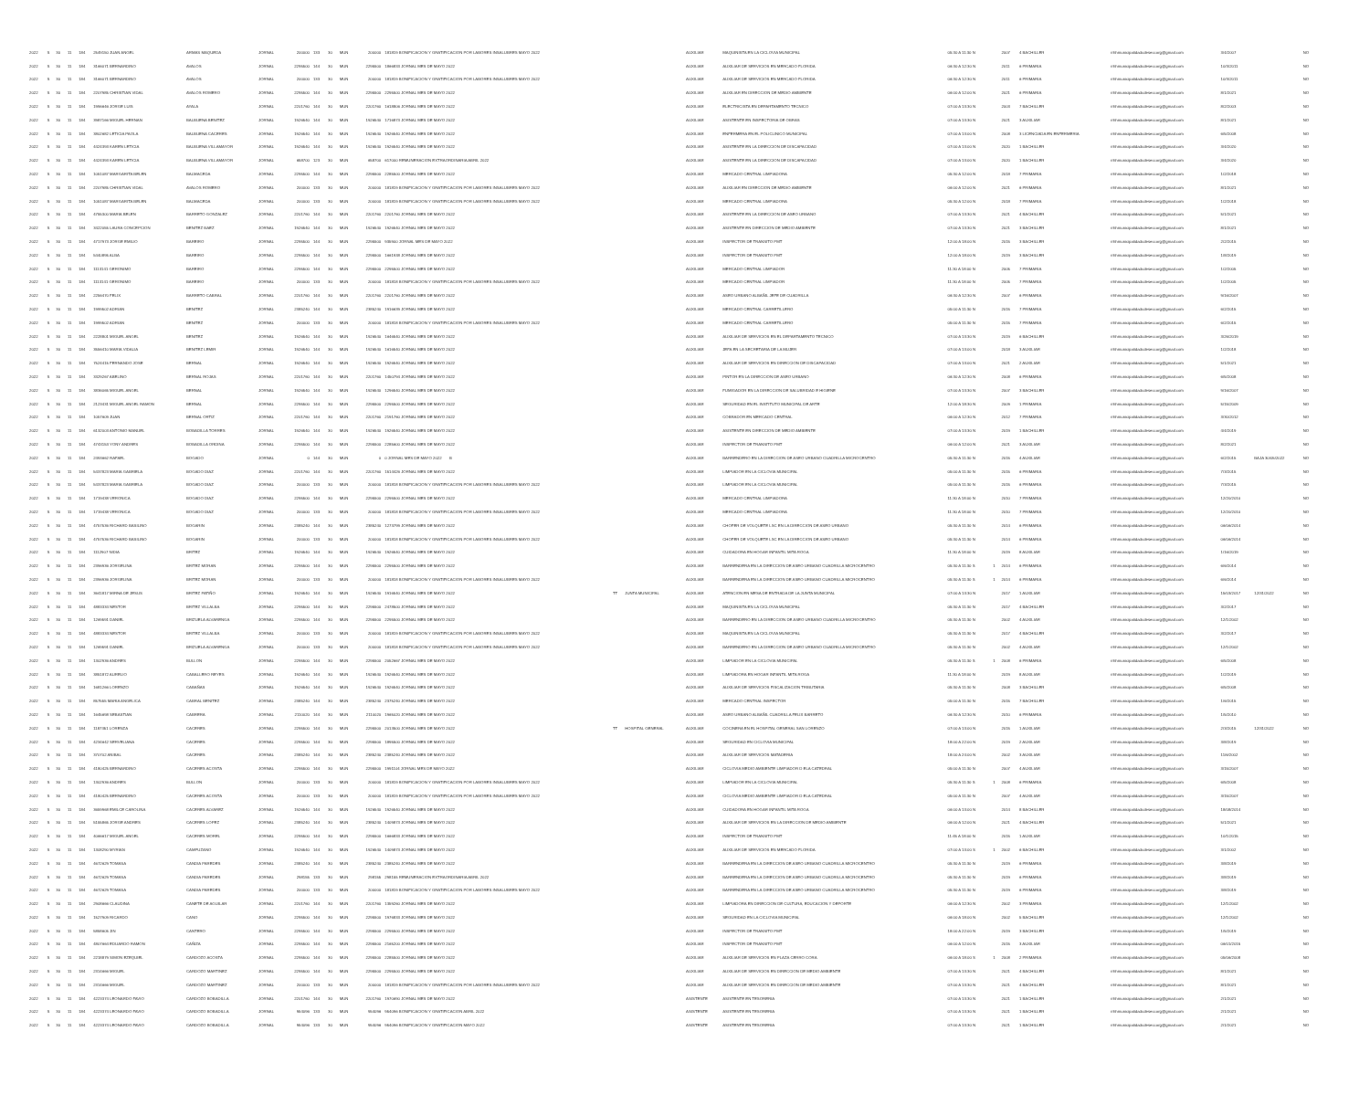| 2022 | S | 30 | 11 | 184 | 2549150 JUAN ANGEL | ARMAS MAQUEDA | JORNAL | 200000 | 133 | 30 | MUN | 200000 | 181819 BONIFICACION Y GRATIFICACION POR LABORES INSALUBRES MAYO 2022 | | | AUXILIAR | MAQUINISTA EN LA CICLOVIA MUNICIPAL | 05:30 A 11:30 N | | 2007 | 4 BACHILLER | rrhhmunicipalidadcdeseccorg@gmail.com | 3/4/2007 | | NO |
| 2022 | S | 30 | 11 | 184 | 3166071 BERNARDINO | AVALOS | JORNAL | 2295500 | 144 | 30 | MUN | 2295500 | 1866833 JORNAL MES DE MAYO 2022 | | | AUXILIAR | AUXILIAR DE SERVICIOS EN MERCADO FLORIDA | 06:30 A 12:30 N | | 2011 | 6 PRIMARIA | rrhhmunicipalidadcdeseccorg@gmail.com | 10/3/2011 | | NO |
| 2022 | S | 30 | 11 | 184 | 3166071 BERNARDINO | AVALOS | JORNAL | 200000 | 133 | 30 | MUN | 200000 | 181819 BONIFICACION Y GRATIFICACION POR LABORES INSALUBRES MAYO 2022 | | | AUXILIAR | AUXILIAR DE SERVICIOS EN MERCADO FLORIDA | 06:30 A 12:30 N | | 2011 | 6 PRIMARIA | rrhhmunicipalidadcdeseccorg@gmail.com | 10/3/2011 | | NO |
| 2022 | S | 30 | 11 | 184 | 2207985 CHRISTIAN VIDAL | AVALOS ROMERO | JORNAL | 2295500 | 144 | 30 | MUN | 2295500 | 2295500 JORNAL MES DE MAYO 2022 | | | AUXILIAR | AUXILIAR EN DIRECCION DE MEDIO AMBIENTE | 06:00 A 12:00 N | | 2021 | 6 PRIMARIA | rrhhmunicipalidadcdeseccorg@gmail.com | 8/1/2021 | | NO |
| 2022 | S | 30 | 11 | 184 | 1996646 JORGE LUIS | AYALA | JORNAL | 2201760 | 144 | 30 | MUN | 2201760 | 1618806 JORNAL MES DE MAYO 2022 | | | AUXILIAR | ELECTRICISTA EN DEPARTAMENTO TECNICO | 07:00 A 13:30 N | | 2003 | 7 BACHILLER | rrhhmunicipalidadcdeseccorg@gmail.com | 8/2/2003 | | NO |
| 2022 | S | 30 | 11 | 184 | 3987166 MIGUEL HERNAN | BALBUENA BENITEZ | JORNAL | 1926540 | 144 | 30 | MUN | 1926540 | 1716873 JORNAL MES DE MAYO 2022 | | | AUXILIAR | ASISTENTE EN INSPECTORIA DE OBRAS | 07:00 A 13:30 N | | 2021 | 3 AUXILIAR | rrhhmunicipalidadcdeseccorg@gmail.com | 8/1/2021 | | NO |
| 2022 | S | 30 | 11 | 184 | 3802682 LETICIA PAOLA | BALBUENA CACERES | JORNAL | 1926540 | 144 | 30 | MUN | 1926540 | 1926540 JORNAL MES DE MAYO 2022 | | | AUXILIAR | ENFERMERA EN EL POLICLINICO MUNICIPAL | 07:00 A 13:00 N | | 2008 | 3 LICENCIADA EN ENFERMERIA | rrhhmunicipalidadcdeseccorg@gmail.com | 6/5/2008 | | NO |
| 2022 | S | 30 | 11 | 184 | 4424393 KAREN LETICIA | BALBUENA VILLAMAYOR | JORNAL | 1926540 | 144 | 30 | MUN | 1926540 | 1926540 JORNAL MES DE MAYO 2022 | | | AUXILIAR | ASISTENTE EN LA DIRECCION DE DISCAPACIDAD | 07:00 A 13:00 N | | 2020 | 1 BACHILLER | rrhhmunicipalidadcdeseccorg@gmail.com | 3/4/2020 | | NO |
| 2022 | S | 30 | 11 | 184 | 4424393 KAREN LETICIA | BALBUENA VILLAMAYOR | JORNAL | 658700 | 123 | 30 | MUN | 658700 | 617000 REMUNERACION EXTRAORDINARIA ABRIL 2022 | | | AUXILIAR | ASISTENTE EN LA DIRECCION DE DISCAPACIDAD | 07:00 A 13:00 N | | 2020 | 1 BACHILLER | rrhhmunicipalidadcdeseccorg@gmail.com | 3/4/2020 | | NO |
| 2022 | S | 30 | 11 | 184 | 1051087 MARGARITA BELEN | BALMACEDA | JORNAL | 2295500 | 144 | 30 | MUN | 2295500 | 2285500 JORNAL MES DE MAYO 2022 | | | AUXILIAR | MERCADO CENTRAL LIMPIADORA | 05:30 A 12:00 N | | 2018 | 7 PRIMARIA | rrhhmunicipalidadcdeseccorg@gmail.com | 1/2/2018 | | NO |
| 2022 | S | 30 | 11 | 184 | 2207985 CHRISTIAN VIDAL | AVALOS ROMERO | JORNAL | 200000 | 133 | 30 | MUN | 200000 | 181819 BONIFICACION Y GRATIFICACION POR LABORES INSALUBRES MAYO 2022 | | | AUXILIAR | AUXILIAR EN DIRECCION DE MEDIO AMBIENTE | 06:00 A 12:00 N | | 2021 | 6 PRIMARIA | rrhhmunicipalidadcdeseccorg@gmail.com | 8/1/2021 | | NO |
| 2022 | S | 30 | 11 | 184 | 1051087 MARGARITA BELEN | BALMACEDA | JORNAL | 200000 | 133 | 30 | MUN | 200000 | 181819 BONIFICACION Y GRATIFICACION POR LABORES INSALUBRES MAYO 2022 | | | AUXILIAR | MERCADO CENTRAL LIMPIADORA | 05:30 A 12:00 N | | 2018 | 7 PRIMARIA | rrhhmunicipalidadcdeseccorg@gmail.com | 1/2/2018 | | NO |
| 2022 | S | 30 | 11 | 184 | 4755300 MARIA BELEN | BARRETO GONZALEZ | JORNAL | 2201760 | 144 | 30 | MUN | 2201760 | 2201760 JORNAL MES DE MAYO 2022 | | | AUXILIAR | ASISTENTE EN LA DIRECCION DE ASEO URBANO | 07:00 A 13:30 N | | 2021 | 4 BACHILLER | rrhhmunicipalidadcdeseccorg@gmail.com | 5/1/2021 | | NO |
| 2022 | S | 30 | 11 | 184 | 3422055 LAURA CONCEPCION | BENITEZ BAEZ | JORNAL | 1926540 | 144 | 30 | MUN | 1926540 | 1926540 JORNAL MES DE MAYO 2022 | | | AUXILIAR | ASISTENTE EN DIRECCION DE MEDIO AMBIENTE | 07:00 A 13:30 N | | 2021 | 3 BACHILLER | rrhhmunicipalidadcdeseccorg@gmail.com | 8/1/2021 | | NO |
| 2022 | S | 30 | 11 | 184 | 4717973 JORGE EMILIO | BAREIRO | JORNAL | 2295500 | 144 | 30 | MUN | 2295500 | 935900 JORNAL MES DE MAYO 2022 | | | AUXILIAR | INSPECTOR DE TRANSITO PMT | 12:00 A 18:00 N | | 2015 | 3 BACHILLER | rrhhmunicipalidadcdeseccorg@gmail.com | 2/2/2015 | | NO |
| 2022 | S | 30 | 11 | 184 | 5440895 ALBA | BAREIRO | JORNAL | 2295500 | 144 | 30 | MUN | 2295500 | 1661938 JORNAL MES DE MAYO 2022 | | | AUXILIAR | INSPECTOR DE TRANSITO PMT | 12:00 A 18:00 N | | 2019 | 3 BACHILLER | rrhhmunicipalidadcdeseccorg@gmail.com | 1/8/2019 | | NO |
| 2022 | S | 30 | 11 | 184 | 1113141 GERONIMO | BAREIRO | JORNAL | 2295500 | 144 | 30 | MUN | 2295500 | 2295500 JORNAL MES DE MAYO 2022 | | | AUXILIAR | MERCADO CENTRAL LIMPIADOR | 11:30 A 18:00 N | | 2005 | 7 PRIMARIA | rrhhmunicipalidadcdeseccorg@gmail.com | 1/2/2005 | | NO |
| 2022 | S | 30 | 11 | 184 | 1113141 GERONIMO | BAREIRO | JORNAL | 200000 | 133 | 30 | MUN | 200000 | 181818 BONIFICACION Y GRATIFICACION POR LABORES INSALUBRES MAYO 2022 | | | AUXILIAR | MERCADO CENTRAL LIMPIADOR | 11:30 A 18:00 N | | 2005 | 7 PRIMARIA | rrhhmunicipalidadcdeseccorg@gmail.com | 1/2/2005 | | NO |
| 2022 | S | 30 | 11 | 184 | 2256470 FELIX | BARRETO CABRAL | JORNAL | 2201760 | 144 | 30 | MUN | 2201760 | 2201760 JORNAL MES DE MAYO 2022 | | | AUXILIAR | ASEO URBANO ALBAÑIL JEFE DE CUADRILLA | 06:30 A 12:30 N | | 2007 | 6 PRIMARIA | rrhhmunicipalidadcdeseccorg@gmail.com | 9/16/2007 | | NO |
| 2022 | S | 30 | 11 | 184 | 1999502 ADRIAN | BENITEZ | JORNAL | 2385240 | 144 | 30 | MUN | 2385240 | 1916639 JORNAL MES DE MAYO 2022 | | | AUXILIAR | MERCADO CENTRAL CARRETILLERO | 05:00 A 11:30 N | | 2015 | 7 PRIMARIA | rrhhmunicipalidadcdeseccorg@gmail.com | 6/2/2015 | | NO |
| 2022 | S | 30 | 11 | 184 | 1999502 ADRIAN | BENITEZ | JORNAL | 200000 | 133 | 30 | MUN | 200000 | 181818 BONIFICACION Y GRATIFICACION POR LABORES INSALUBRES MAYO 2022 | | | AUXILIAR | MERCADO CENTRAL CARRETILLERO | 05:00 A 11:30 N | | 2015 | 7 PRIMARIA | rrhhmunicipalidadcdeseccorg@gmail.com | 6/2/2015 | | NO |
| 2022 | S | 30 | 11 | 184 | 2228801 MIGUEL ANGEL | BENITEZ | JORNAL | 1926540 | 144 | 30 | MUN | 1926540 | 1646540 JORNAL MES DE MAYO 2022 | | | AUXILIAR | AUXILIAR DE SERVICIOS EN EL DEPARTAMENTO TECNICO | 07:00 A 13:30 N | | 2019 | 6 BACHILLER | rrhhmunicipalidadcdeseccorg@gmail.com | 3/26/2019 | | NO |
| 2022 | S | 30 | 11 | 184 | 3556410 MARIA VIDALIA | BENITEZ LEMIR | JORNAL | 1926540 | 144 | 30 | MUN | 1926540 | 1616540 JORNAL MES DE MAYO 2022 | | | AUXILIAR | JEFA EN LA SECRETARIA DE LA MUJER | 07:00 A 13:00 N | | 2018 | 3 AUXILIAR | rrhhmunicipalidadcdeseccorg@gmail.com | 1/2/2018 | | NO |
| 2022 | S | 30 | 11 | 184 | 7524415 FERNANDO JOSE | BERNAL | JORNAL | 1926540 | 144 | 30 | MUN | 1926540 | 1926540 JORNAL MES DE MAYO 2022 | | | AUXILIAR | AUXILIAR DE SERVICIOS EN DIRECCION DE DISCAPACIDAD | 07:00 A 13:00 N | | 2021 | 2 AUXILIAR | rrhhmunicipalidadcdeseccorg@gmail.com | 5/1/2021 | | NO |
| 2022 | S | 30 | 11 | 184 | 3329267 ABELINO | BERNAL ROJAS | JORNAL | 2201760 | 144 | 30 | MUN | 2201760 | 1450794 JORNAL MES DE MAYO 2022 | | | AUXILIAR | PINTOR EN LA DIRECCION DE ASEO URBANO | 06:30 A 12:30 N | | 2008 | 6 PRIMARIA | rrhhmunicipalidadcdeseccorg@gmail.com | 6/5/2008 | | NO |
| 2022 | S | 30 | 11 | 184 | 3836065 MIGUEL ANGEL | BERNAL | JORNAL | 1926540 | 144 | 30 | MUN | 1926540 | 1296540 JORNAL MES DE MAYO 2022 | | | AUXILIAR | FUMIGADOR EN LA DIRECCION DE SALUBRIDAD E HIGIENE | 07:00 A 13:30 N | | 2007 | 3 BACHILLER | rrhhmunicipalidadcdeseccorg@gmail.com | 9/16/2007 | | NO |
| 2022 | S | 30 | 11 | 184 | 2123431 MIGUEL ANGEL RAMON | BERNAL | JORNAL | 2295500 | 144 | 30 | MUN | 2295500 | 2295500 JORNAL MES DE MAYO 2022 | | | AUXILIAR | SEGURIDAD EN EL INSTITUTO MUNICIPAL DE ARTE | 12:00 A 18:30 N | | 2009 | 1 PRIMARIA | rrhhmunicipalidadcdeseccorg@gmail.com | 5/15/2009 | | NO |
| 2022 | S | 30 | 11 | 184 | 1057609 JUAN | BERNAL ORTIZ | JORNAL | 2201760 | 144 | 30 | MUN | 2201760 | 2191760 JORNAL MES DE MAYO 2022 | | | AUXILIAR | COBRADOR EN MERCADO CENTRAL | 06:00 A 12:30 N | | 2012 | 7 PRIMARIA | rrhhmunicipalidadcdeseccorg@gmail.com | 3/30/2012 | | NO |
| 2022 | S | 30 | 11 | 184 | 6132003 ANTONIO MANUEL | BOBADILLA TORRES | JORNAL | 1926540 | 144 | 30 | MUN | 1926540 | 1926540 JORNAL MES DE MAYO 2022 | | | AUXILIAR | ASISTENTE EN DIRECCION DE MEDIO AMBIENTE | 07:00 A 13:30 N | | 2019 | 1 BACHILLER | rrhhmunicipalidadcdeseccorg@gmail.com | 4/4/2019 | | NO |
| 2022 | S | 30 | 11 | 184 | 4743153 YONY ANDRES | BOBADILLA ORDINA | JORNAL | 2295500 | 144 | 30 | MUN | 2295500 | 2285600 JORNAL MES DE MAYO 2022 | | | AUXILIAR | INSPECTOR DE TRANSITO PMT | 06:00 A 12:00 N | | 2021 | 3 AUXILIAR | rrhhmunicipalidadcdeseccorg@gmail.com | 8/2/2021 | | NO |
| 2022 | S | 30 | 11 | 184 | 2493662 RAFAEL | BOGADO | JORNAL | 0 | 144 | 30 | MUN | 0 | 0 JORNAL MES DE MAYO 2022 B | | | AUXILIAR | BARRENDERO EN LA DIRECCION DE ASEO URBANO CUADRILLA MICROCENTRO | 05:30 A 11:30 N | | 2015 | 4 AUXILIAR | rrhhmunicipalidadcdeseccorg@gmail.com | 6/2/2015 | BAJA 30/05/2022 | NO |
| 2022 | S | 30 | 11 | 184 | 5437823 MARIA GABRIELA | BOGADO DIAZ | JORNAL | 2201760 | 144 | 30 | MUN | 2201760 | 1514426 JORNAL MES DE MAYO 2022 | | | AUXILIAR | LIMPIADOR EN LA CICLOVIA MUNICIPAL | 05:00 A 11:30 N | | 2015 | 6 PRIMARIA | rrhhmunicipalidadcdeseccorg@gmail.com | 7/3/2015 | | NO |
| 2022 | S | 30 | 11 | 184 | 5437823 MARIA GABRIELA | BOGADO DIAZ | JORNAL | 200000 | 133 | 30 | MUN | 200000 | 181818 BONIFICACION Y GRATIFICACION POR LABORES INSALUBRES MAYO 2022 | | | AUXILIAR | LIMPIADOR EN LA CICLOVIA MUNICIPAL | 05:00 A 11:30 N | | 2015 | 6 PRIMARIA | rrhhmunicipalidadcdeseccorg@gmail.com | 7/3/2015 | | NO |
| 2022 | S | 30 | 11 | 184 | 1719438 VERONICA | BOGADO DIAZ | JORNAL | 2295500 | 144 | 30 | MUN | 2295500 | 2295500 JORNAL MES DE MAYO 2022 | | | AUXILIAR | MERCADO CENTRAL LIMPIADORA | 11:30 A 18:00 N | | 2010 | 7 PRIMARIA | rrhhmunicipalidadcdeseccorg@gmail.com | 12/20/2010 | | NO |
| 2022 | S | 30 | 11 | 184 | 1719438 VERONICA | BOGADO DIAZ | JORNAL | 200000 | 133 | 30 | MUN | 200000 | 181818 BONIFICACION Y GRATIFICACION POR LABORES INSALUBRES MAYO 2022 | | | AUXILIAR | MERCADO CENTRAL LIMPIADORA | 11:30 A 18:00 N | | 2010 | 7 PRIMARIA | rrhhmunicipalidadcdeseccorg@gmail.com | 12/20/2010 | | NO |
| 2022 | S | 30 | 11 | 184 | 4757536 RICHARD BASILINO | BOGARIN | JORNAL | 2385240 | 144 | 30 | MUN | 2385240 | 1273799 JORNAL MES DE MAYO 2022 | | | AUXILIAR | CHOFER DE VOLQUETE LSC EN LA DIRECCION DE ASEO URBANO | 05:30 A 11:30 N | | 2014 | 6 PRIMARIA | rrhhmunicipalidadcdeseccorg@gmail.com | 06/06/2014 | | NO |
| 2022 | S | 30 | 11 | 184 | 4757536 RICHARD BASILINO | BOGARIN | JORNAL | 200000 | 133 | 30 | MUN | 200000 | 181818 BONIFICACION Y GRATIFICACION POR LABORES INSALUBRES MAYO 2022 | | | AUXILIAR | CHOFER DE VOLQUETE LSC EN LA DIRECCION DE ASEO URBANO | 05:30 A 11:30 N | | 2014 | 6 PRIMARIA | rrhhmunicipalidadcdeseccorg@gmail.com | 06/06/2014 | | NO |
| 2022 | S | 30 | 11 | 184 | 1112907 NIDIA | BRITEZ | JORNAL | 1926540 | 144 | 30 | MUN | 1926540 | 1926540 JORNAL MES DE MAYO 2022 | | | AUXILIAR | CUIDADORA EN HOGAR INFANTIL MITA ROGA | 11:30 A 18:00 N | | 2019 | 8 AUXILIAR | rrhhmunicipalidadcdeseccorg@gmail.com | 1/16/2019 | | NO |
| 2022 | S | 30 | 11 | 184 | 2396936 JORGELINA | BRITEZ MORAN | JORNAL | 2295500 | 144 | 30 | MUN | 2295500 | 2295500 JORNAL MES DE MAYO 2022 | | | AUXILIAR | BARRENDERA EN LA DIRECCION DE ASEO URBANO CUADRILLA MICROCENTRO | 05:30 A 11:30 S | 1 | 2014 | 6 PRIMARIA | rrhhmunicipalidadcdeseccorg@gmail.com | 6/6/2014 | | NO |
| 2022 | S | 30 | 11 | 184 | 2396936 JORGELINA | BRITEZ MORAN | JORNAL | 200000 | 133 | 30 | MUN | 200000 | 181818 BONIFICACION Y GRATIFICACION POR LABORES INSALUBRES MAYO 2022 | | | AUXILIAR | BARRENDERA EN LA DIRECCION DE ASEO URBANO CUADRILLA MICROCENTRO | 05:30 A 11:30 S | 1 | 2014 | 6 PRIMARIA | rrhhmunicipalidadcdeseccorg@gmail.com | 6/6/2014 | | NO |
| 2022 | S | 30 | 11 | 184 | 3641817 MIRNA DE JESUS | BRITEZ PATIÑO | JORNAL | 1926540 | 144 | 30 | MUN | 1926540 | 1916540 JORNAL MES DE MAYO 2022 | TT | JUNTA MUNICIPAL | AUXILIAR | ATENCION EN MESA DE ENTRADA DE LA JUNTA MUNICIPAL | 07:00 A 13:30 N | | 2017 | 1 AUXILIAR | rrhhmunicipalidadcdeseccorg@gmail.com | 15/03/2017 | 12/31/2022 | NO |
| 2022 | S | 30 | 11 | 184 | 4883334 NESTOR | BRITEZ VILLALBA | JORNAL | 2295500 | 144 | 30 | MUN | 2295500 | 2478500 JORNAL MES DE MAYO 2022 | | | AUXILIAR | MAQUINISTA EN LA CICLOVIA MUNICIPAL | 05:30 A 11:30 N | | 2017 | 4 BACHILLER | rrhhmunicipalidadcdeseccorg@gmail.com | 3/2/2017 | | NO |
| 2022 | S | 30 | 11 | 184 | 1269591 DANIEL | BRIZUELA ALVARENGA | JORNAL | 2295500 | 144 | 30 | MUN | 2295500 | 2295500 JORNAL MES DE MAYO 2022 | | | AUXILIAR | BARRENDERO EN LA DIRECCION DE ASEO URBANO CUADRILLA MICROCENTRO | 05:30 A 11:30 N | | 2002 | 4 AUXILIAR | rrhhmunicipalidadcdeseccorg@gmail.com | 12/1/2002 | | NO |
| 2022 | S | 30 | 11 | 184 | 4883334 NESTOR | BRITEZ VILLALBA | JORNAL | 200000 | 133 | 30 | MUN | 200000 | 181819 BONIFICACION Y GRATIFICACION POR LABORES INSALUBRES MAYO 2022 | | | AUXILIAR | MAQUINISTA EN LA CICLOVIA MUNICIPAL | 05:30 A 11:30 N | | 2017 | 4 BACHILLER | rrhhmunicipalidadcdeseccorg@gmail.com | 3/2/2017 | | NO |
| 2022 | S | 30 | 11 | 184 | 1269591 DANIEL | BRIZUELA ALVARENGA | JORNAL | 200000 | 133 | 30 | MUN | 200000 | 181818 BONIFICACION Y GRATIFICACION POR LABORES INSALUBRES MAYO 2022 | | | AUXILIAR | BARRENDERO EN LA DIRECCION DE ASEO URBANO CUADRILLA MICROCENTRO | 05:30 A 11:30 N | | 2002 | 4 AUXILIAR | rrhhmunicipalidadcdeseccorg@gmail.com | 12/1/2002 | | NO |
| 2022 | S | 30 | 11 | 184 | 1302936 ANDRES | BULLON | JORNAL | 2295500 | 144 | 30 | MUN | 2295500 | 2052667 JORNAL MES DE MAYO 2022 | | | AUXILIAR | LIMPIADOR EN LA CICLOVIA MUNICIPAL | 05:30 A 11:30 S | 1 | 2008 | 6 PRIMARIA | rrhhmunicipalidadcdeseccorg@gmail.com | 6/5/2008 | | NO |
| 2022 | S | 30 | 11 | 184 | 3851872 AURELIO | CABALLERO REYES | JORNAL | 1926540 | 144 | 30 | MUN | 1926540 | 1926540 JORNAL MES DE MAYO 2022 | | | AUXILIAR | LIMPIADORA EN HOGAR INFANTIL MITA ROGA | 11:30 A 18:00 N | | 2019 | 8 AUXILIAR | rrhhmunicipalidadcdeseccorg@gmail.com | 1/2/2019 | | NO |
| 2022 | S | 30 | 11 | 184 | 1681266 LORENZO | CABAÑAS | JORNAL | 1926540 | 144 | 30 | MUN | 1926540 | 1926540 JORNAL MES DE MAYO 2022 | | | AUXILIAR | AUXILIAR DE SERVICIOS FISCALIZACION TRIBUTARIA | 05:30 A 11:30 N | | 2008 | 3 BACHILLER | rrhhmunicipalidadcdeseccorg@gmail.com | 6/5/2008 | | NO |
| 2022 | S | 30 | 11 | 184 | 857555 MARIA ANGELICA | CABRAL BENITEZ | JORNAL | 2385240 | 144 | 30 | MUN | 2385240 | 2375240 JORNAL MES DE MAYO 2022 | | | AUXILIAR | MERCADO CENTRAL INSPECTOR | 05:00 A 11:30 N | | 2015 | 7 BACHILLER | rrhhmunicipalidadcdeseccorg@gmail.com | 1/6/2015 | | NO |
| 2022 | S | 30 | 11 | 184 | 1645698 SEBASTIAN | CABRERA | JORNAL | 2110020 | 144 | 30 | MUN | 2110020 | 1965020 JORNAL MES DE MAYO 2022 | | | AUXILIAR | ASEO URBANO ALBAÑIL CUADRILLA FELIX BARRETO | 06:30 A 12:30 N | | 2010 | 6 PRIMARIA | rrhhmunicipalidadcdeseccorg@gmail.com | 1/5/2010 | | NO |
| 2022 | S | 30 | 11 | 184 | 1187351 LORENZA | CACERES | JORNAL | 2295500 | 144 | 30 | MUN | 2295500 | 2013500 JORNAL MES DE MAYO 2022 | TT | HOSPITAL GENERAL | AUXILIAR | COCINERA EN EL HOSPITAL GENERAL SAN LORENZO | 07:00 A 13:00 N | | 2015 | 1 AUXILIAR | rrhhmunicipalidadcdeseccorg@gmail.com | 2/3/2015 | 12/31/2022 | NO |
| 2022 | S | 30 | 11 | 184 | 4234642 SERVELIANA | CACERES | JORNAL | 2295500 | 144 | 30 | MUN | 2295500 | 1895500 JORNAL MES DE MAYO 2022 | | | AUXILIAR | SEGURIDAD EN CICLOVIA MUNICIPAL | 18:00 A 22:00 N | | 2019 | 2 AUXILIAR | rrhhmunicipalidadcdeseccorg@gmail.com | 3/8/2019 | | NO |
| 2022 | S | 30 | 11 | 184 | 370702 ANIBAL | CACERES | JORNAL | 2385240 | 144 | 30 | MUN | 2385240 | 2385240 JORNAL MES DE MAYO 2022 | | | AUXILIAR | AUXILIAR DE SERVICIOS MATADERIA | 18:00 A 24:00 N | | 2002 | 3 AUXILIAR | rrhhmunicipalidadcdeseccorg@gmail.com | 11/6/2002 | | NO |
| 2022 | S | 30 | 11 | 184 | 4180425 BERNARDINO | CACERES ACOSTA | JORNAL | 2295500 | 144 | 30 | MUN | 2295500 | 1991104 JORNAL MES DE MAYO 2022 | | | AUXILIAR | CICLOVIA MEDIO AMBIENTE LIMPIADOR D ELA CATEDRAL | 05:00 A 11:30 N | | 2007 | 4 AUXILIAR | rrhhmunicipalidadcdeseccorg@gmail.com | 3/15/2007 | | NO |
| 2022 | S | 30 | 11 | 184 | 1302936 ANDRES | BULLON | JORNAL | 200000 | 133 | 30 | MUN | 200000 | 181819 BONIFICACION Y GRATIFICACION POR LABORES INSALUBRES MAYO 2022 | | | AUXILIAR | LIMPIADOR EN LA CICLOVIA MUNICIPAL | 05:30 A 11:30 S | 1 | 2008 | 6 PRIMARIA | rrhhmunicipalidadcdeseccorg@gmail.com | 6/5/2008 | | NO |
| 2022 | S | 30 | 11 | 184 | 4180425 BERNARDINO | CACERES ACOSTA | JORNAL | 200000 | 133 | 30 | MUN | 200000 | 181819 BONIFICACION Y GRATIFICACION POR LABORES INSALUBRES MAYO 2022 | | | AUXILIAR | CICLOVIA MEDIO AMBIENTE LIMPIADOR D ELA CATEDRAL | 05:00 A 11:30 N | | 2007 | 4 AUXILIAR | rrhhmunicipalidadcdeseccorg@gmail.com | 3/15/2007 | | NO |
| 2022 | S | 30 | 11 | 184 | 3659968 EMILCE CAROLINA | CACERES ALVAREZ | JORNAL | 1926540 | 144 | 30 | MUN | 1926540 | 1926540 JORNAL MES DE MAYO 2022 | | | AUXILIAR | CUIDADORA EN HOGAR INFANTIL MITA ROGA | 06:00 A 13:00 N | | 2014 | 8 BACHILLER | rrhhmunicipalidadcdeseccorg@gmail.com | 18/08/2014 | | NO |
| 2022 | S | 30 | 11 | 184 | 5155865 JORGE ANDRES | CACERES LOPEZ | JORNAL | 2385240 | 144 | 30 | MUN | 2385240 | 1409873 JORNAL MES DE MAYO 2022 | | | AUXILIAR | AUXILIAR DE SERVICIOS EN LA DIRECCION DE MEDIO AMBIENTE | 06:00 A 12:00 N | | 2021 | 4 BACHILLER | rrhhmunicipalidadcdeseccorg@gmail.com | 5/1/2021 | | NO |
| 2022 | S | 30 | 11 | 184 | 4066617 MIGUEL ANGEL | CACERES MOREL | JORNAL | 2295500 | 144 | 30 | MUN | 2295500 | 1666833 JORNAL MES DE MAYO 2022 | | | AUXILIAR | INSPECTOR DE TRANSITO PMT | 11:45 A 18:00 N | | 2015 | 1 AUXILIAR | rrhhmunicipalidadcdeseccorg@gmail.com | 10/1/2015 | | NO |
| 2022 | S | 30 | 11 | 184 | 1308290 MYRIAN | CAMPUZANO | JORNAL | 1926540 | 144 | 30 | MUN | 1926540 | 1409873 JORNAL MES DE MAYO 2022 | | | AUXILIAR | AUXILIAR DE SERVICIOS EN MERCADO FLORIDA | 07:00 A 13:00 S | 1 | 2002 | 6 BACHILLER | rrhhmunicipalidadcdeseccorg@gmail.com | 3/1/2002 | | NO |
| 2022 | S | 30 | 11 | 184 | 4672629 TOMASA | CANDIA PAREDES | JORNAL | 2385240 | 144 | 30 | MUN | 2385240 | 2385240 JORNAL MES DE MAYO 2022 | | | AUXILIAR | BARRENDERA EN LA DIRECCION DE ASEO URBANO CUADRILLA MICROCENTRO | 05:30 A 11:30 N | | 2019 | 6 PRIMARIA | rrhhmunicipalidadcdeseccorg@gmail.com | 3/8/2019 | | NO |
| 2022 | S | 30 | 11 | 184 | 4672629 TOMASA | CANDIA PAREDES | JORNAL | 298155 | 133 | 30 | MUN | 298155 | 298155 REMUNERACION EXTRAORDINARIA ABRIL 2022 | | | AUXILIAR | BARRENDERA EN LA DIRECCION DE ASEO URBANO CUADRILLA MICROCENTRO | 05:30 A 11:30 N | | 2019 | 6 PRIMARIA | rrhhmunicipalidadcdeseccorg@gmail.com | 3/8/2019 | | NO |
| 2022 | S | 30 | 11 | 184 | 4672629 TOMASA | CANDIA PAREDES | JORNAL | 200000 | 133 | 30 | MUN | 200000 | 181819 BONIFICACION Y GRATIFICACION POR LABORES INSALUBRES MAYO 2022 | | | AUXILIAR | BARRENDERA EN LA DIRECCION DE ASEO URBANO CUADRILLA MICROCENTRO | 05:30 A 11:30 N | | 2019 | 6 PRIMARIA | rrhhmunicipalidadcdeseccorg@gmail.com | 3/8/2019 | | NO |
| 2022 | S | 30 | 11 | 184 | 2908666 CLAUDINA | CANETE DE AGUILAR | JORNAL | 2201760 | 144 | 30 | MUN | 2201760 | 1359260 JORNAL MES DE MAYO 2022 | | | AUXILIAR | LIMPIADORA EN DIRECCION DE CULTURA, EDUCACION Y DEPORTE | 06:00 A 12:30 N | | 2002 | 3 PRIMARIA | rrhhmunicipalidadcdeseccorg@gmail.com | 12/1/2002 | | NO |
| 2022 | S | 30 | 11 | 184 | 1527909 RICARDO | CANO | JORNAL | 2295500 | 144 | 30 | MUN | 2295500 | 1976833 JORNAL MES DE MAYO 2022 | | | AUXILIAR | SEGURIDAD EN LA CICLOVIA MUNICIPAL | 06:00 A 18:00 N | | 2002 | 5 BACHILLER | rrhhmunicipalidadcdeseccorg@gmail.com | 12/1/2002 | | NO |
| 2022 | S | 30 | 11 | 184 | 5858605 JIN | CANTERO | JORNAL | 2295500 | 144 | 30 | MUN | 2295500 | 2295500 JORNAL MES DE MAYO 2022 | | | AUXILIAR | INSPECTOR DE TRANSITO PMT | 18:00 A 22:00 N | | 2019 | 3 BACHILLER | rrhhmunicipalidadcdeseccorg@gmail.com | 1/5/2019 | | NO |
| 2022 | S | 30 | 11 | 184 | 4807664 EDUARDO RAMON | CAÑIZA | JORNAL | 2295500 | 144 | 30 | MUN | 2295500 | 2165200 JORNAL MES DE MAYO 2022 | | | AUXILIAR | INSPECTOR DE TRANSITO PMT | 06:00 A 12:00 N | | 2015 | 3 AUXILIAR | rrhhmunicipalidadcdeseccorg@gmail.com | 06/01/2015 | | NO |
| 2022 | S | 30 | 11 | 184 | 2218879 SIMON EZEQUIEL | CARDOZO ACOSTA | JORNAL | 2295500 | 144 | 30 | MUN | 2295500 | 2285500 JORNAL MES DE MAYO 2022 | | | AUXILIAR | AUXILIAR DE SERVICIOS EN PLAZA CERRO CORA | 06:00 A 18:00 S | 1 | 2008 | 2 PRIMARIA | rrhhmunicipalidadcdeseccorg@gmail.com | 05/06/2008 | | NO |
| 2022 | S | 30 | 11 | 184 | 2314666 MIGUEL | CARDOZO MARTINEZ | JORNAL | 2295500 | 144 | 30 | MUN | 2295500 | 2295500 JORNAL MES DE MAYO 2022 | | | AUXILIAR | AUXILIAR DE SERVICIOS EN DIRECCION DE MEDIO AMBIENTE | 07:00 A 13:30 N | | 2021 | 4 BACHILLER | rrhhmunicipalidadcdeseccorg@gmail.com | 8/1/2021 | | NO |
| 2022 | S | 30 | 11 | 184 | 2314666 MIGUEL | CARDOZO MARTINEZ | JORNAL | 200000 | 133 | 30 | MUN | 200000 | 181819 BONIFICACION Y GRATIFICACION POR LABORES INSALUBRES MAYO 2022 | | | AUXILIAR | AUXILIAR DE SERVICIOS EN DIRECCION DE MEDIO AMBIENTE | 07:00 A 13:30 N | | 2021 | 4 BACHILLER | rrhhmunicipalidadcdeseccorg@gmail.com | 8/1/2021 | | NO |
| 2022 | S | 30 | 11 | 184 | 4223374 LEONARDO FAVIO | CARDOZO BOBADILLA | JORNAL | 2201760 | 144 | 30 | MUN | 2201760 | 1970690 JORNAL MES DE MAYO 2022 | | | ASISTENTE | ASISTENTE EN TESORERIA | 07:00 A 13:30 N | | 2021 | 1 BACHILLER | rrhhmunicipalidadcdeseccorg@gmail.com | 2/1/2021 | | NO |
| 2022 | S | 30 | 11 | 184 | 4223374 LEONARDO FAVIO | CARDOZO BOBADILLA | JORNAL | 954096 | 133 | 30 | MUN | 954096 | 954096 BONIFICACION Y GRATIFICACION ABRIL 2022 | | | ASISTENTE | ASISTENTE EN TESORERIA | 07:00 A 13:30 N | | 2021 | 1 BACHILLER | rrhhmunicipalidadcdeseccorg@gmail.com | 2/1/2021 | | NO |
| 2022 | S | 30 | 11 | 184 | 4223374 LEONARDO FAVIO | CARDOZO BOBADILLA | JORNAL | 954096 | 133 | 30 | MUN | 954096 | 954096 BONIFICACION Y GRATIFICACION MAYO 2022 | | | ASISTENTE | ASISTENTE EN TESORERIA | 07:00 A 13:30 N | | 2021 | 1 BACHILLER | rrhhmunicipalidadcdeseccorg@gmail.com | 2/1/2021 | | NO |